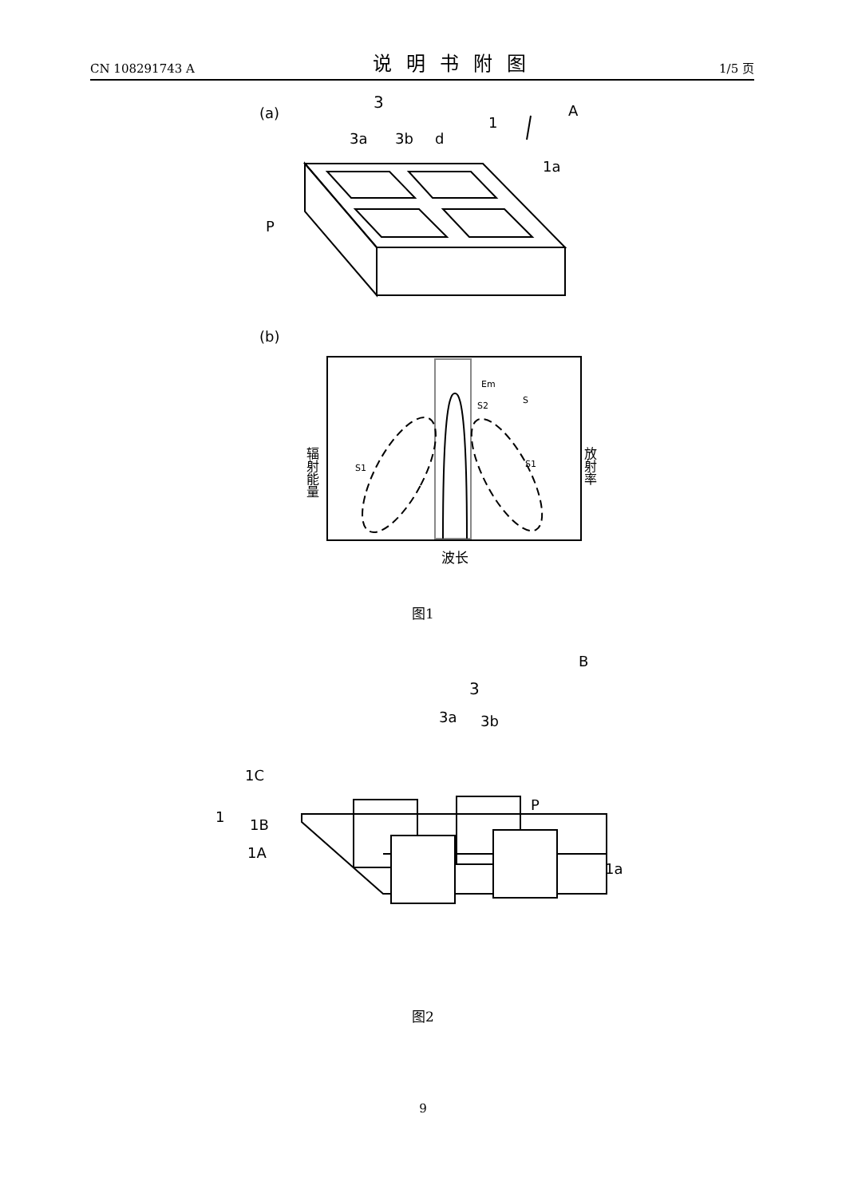CN 108291743 A 说明书附图 1/5 页
(a)
3
3a
3b
d
1
A
1a
P
(b)
Em
S2
S
S1
S1
辐射能量
放射率
波长
图1
B
3
3a
3b
1C
1
1B
1A
P
1a
图2
9